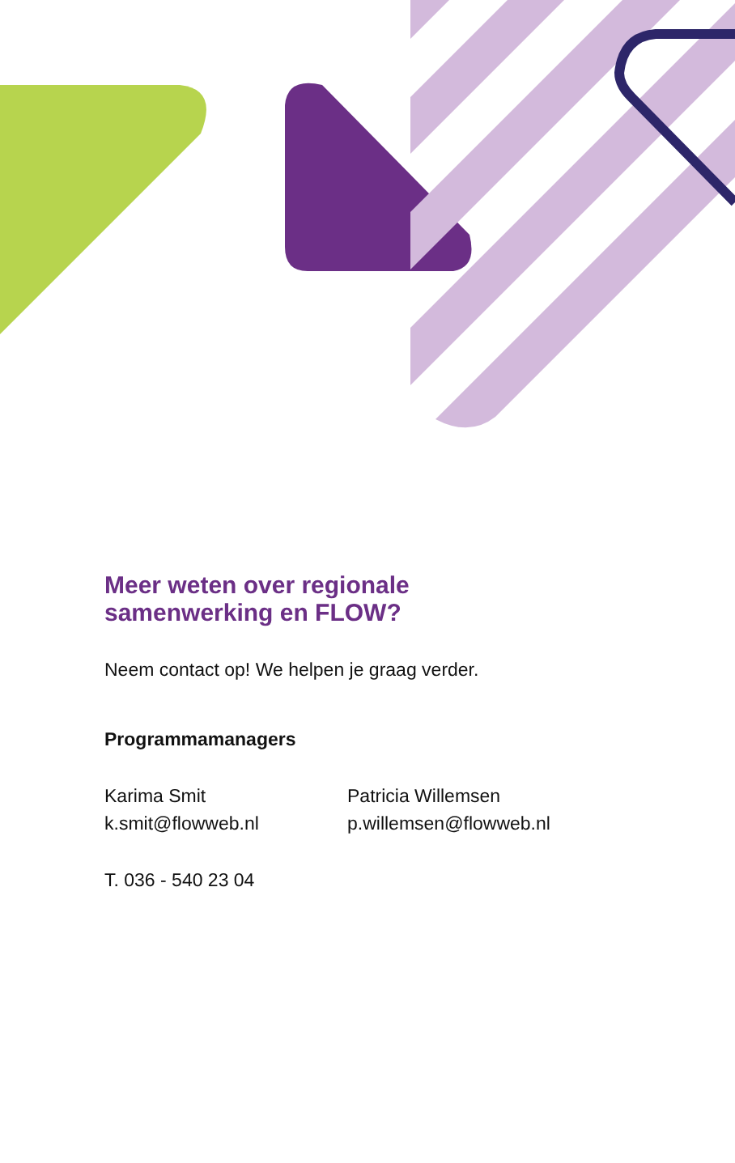Meer weten over regionale
samenwerking en FLOW?
Neem contact op! We helpen je graag verder.
Programmamanagers
Karima Smit
k.smit@flowweb.nl
Patricia Willemsen
p.willemsen@flowweb.nl
T. 036 - 540 23 04